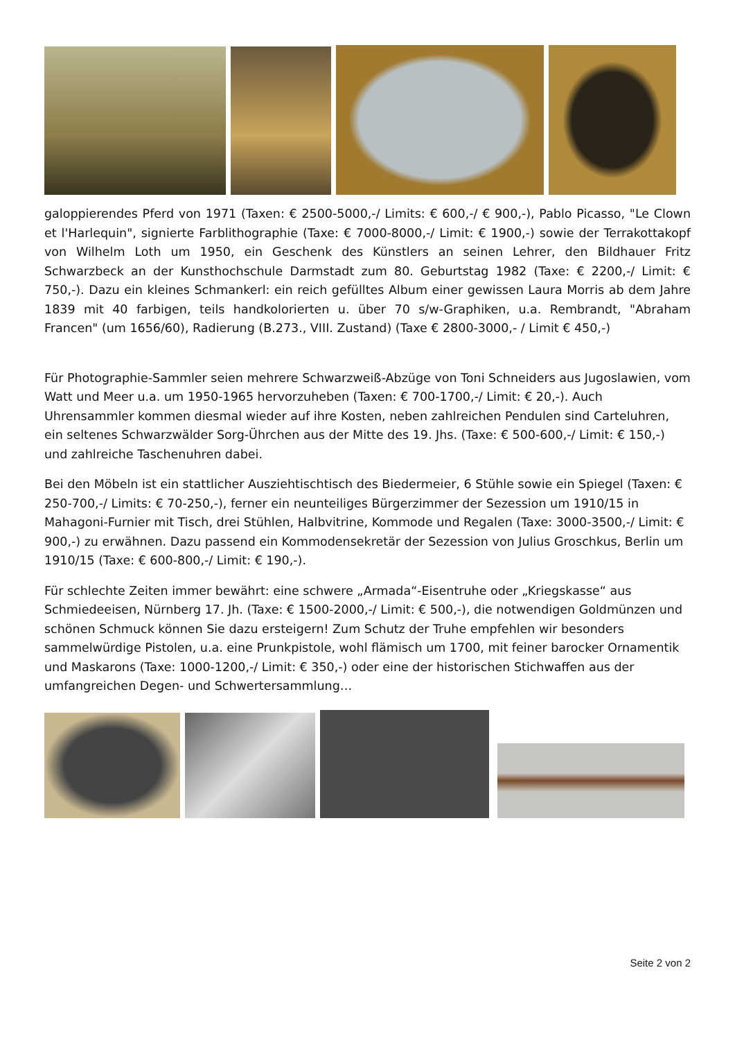galoppierendes Pferd von 1971 (Taxen: € 2500-5000,-/ Limits: € 600,-/ € 900,-), Pablo Picasso, "Le Clown et l'Harlequin", signierte Farblithographie (Taxe: € 7000-8000,-/ Limit: € 1900,-) sowie der Terrakottakopf von Wilhelm Loth um 1950, ein Geschenk des Künstlers an seinen Lehrer, den Bildhauer Fritz Schwarzbeck an der Kunsthochschule Darmstadt zum 80. Geburtstag 1982 (Taxe: € 2200,-/ Limit: € 750,-). Dazu ein kleines Schmankerl: ein reich gefülltes Album einer gewissen Laura Morris ab dem Jahre 1839 mit 40 farbigen, teils handkolorierten u. über 70 s/w-Graphiken, u.a. Rembrandt, "Abraham Francen" (um 1656/60), Radierung (B.273., VIII. Zustand) (Taxe € 2800-3000,- / Limit € 450,-)
Für Photographie-Sammler seien mehrere Schwarzweiß-Abzüge von Toni Schneiders aus Jugoslawien, vom Watt und Meer u.a. um 1950-1965 hervorzuheben (Taxen: € 700-1700,-/ Limit: € 20,-). Auch Uhrensammler kommen diesmal wieder auf ihre Kosten, neben zahlreichen Pendulen sind Carteluhren, ein seltenes Schwarzwälder Sorg-Ührchen aus der Mitte des 19. Jhs. (Taxe: € 500-600,-/ Limit: € 150,-) und zahlreiche Taschenuhren dabei.
Bei den Möbeln ist ein stattlicher Ausziehtischtisch des Biedermeier, 6 Stühle sowie ein Spiegel (Taxen: € 250-700,-/ Limits: € 70-250,-), ferner ein neunteiliges Bürgerzimmer der Sezession um 1910/15 in Mahagoni-Furnier mit Tisch, drei Stühlen, Halbvitrine, Kommode und Regalen (Taxe: 3000-3500,-/ Limit: € 900,-) zu erwähnen. Dazu passend ein Kommodensekretär der Sezession von Julius Groschkus, Berlin um 1910/15 (Taxe: € 600-800,-/ Limit: € 190,-).
Für schlechte Zeiten immer bewährt: eine schwere „Armada“-Eisentruhe oder „Kriegskasse“ aus Schmiedeeisen, Nürnberg 17. Jh. (Taxe: € 1500-2000,-/ Limit: € 500,-), die notwendigen Goldmünzen und schönen Schmuck können Sie dazu ersteigern! Zum Schutz der Truhe empfehlen wir besonders sammelwürdige Pistolen, u.a. eine Prunkpistole, wohl flämisch um 1700, mit feiner barocker Ornamentik und Maskarons (Taxe: 1000-1200,-/ Limit: € 350,-) oder eine der historischen Stichwaffen aus der umfangreichen Degen- und Schwertersammlung…
Seite 2 von 2